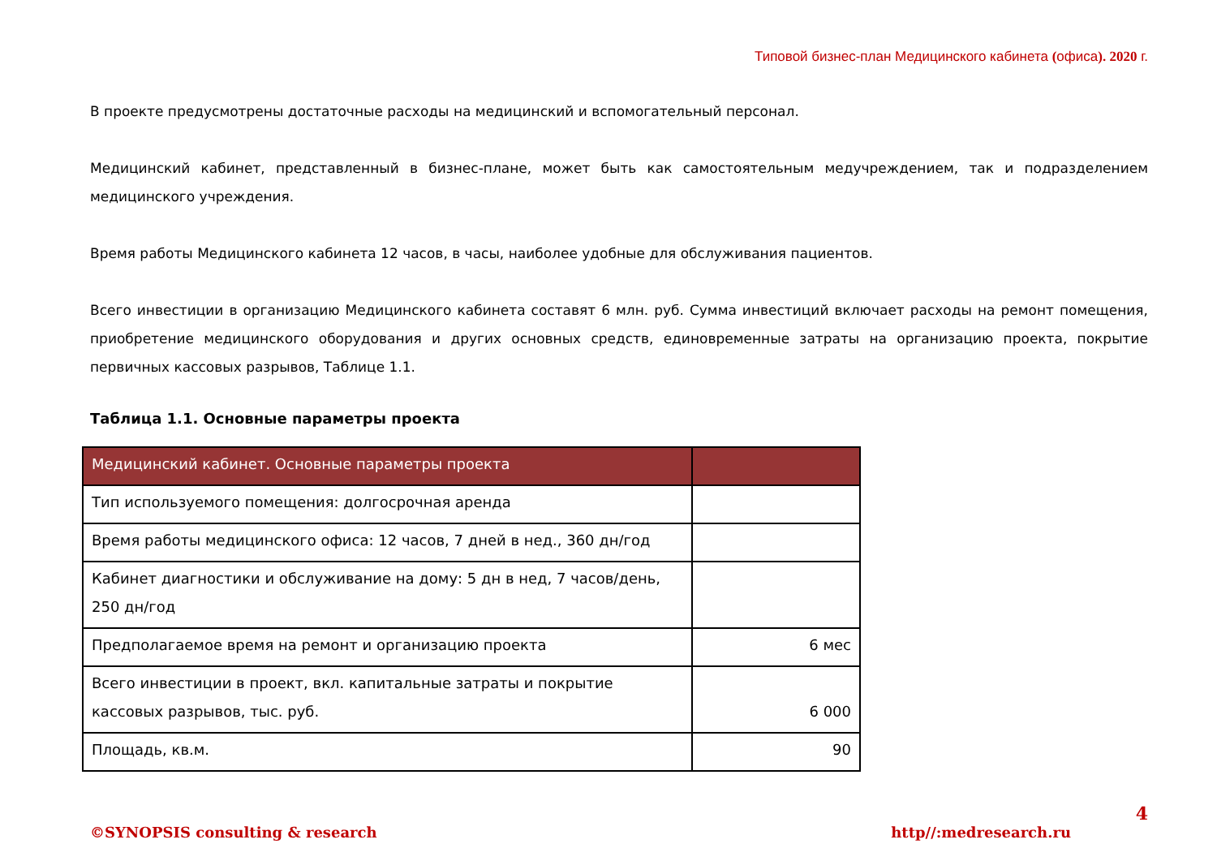Типовой бизнес-план Медицинского кабинета (офиса). 2020 г.
В проекте предусмотрены достаточные расходы на медицинский и вспомогательный персонал.
Медицинский кабинет, представленный в бизнес-плане, может быть как самостоятельным медучреждением, так и подразделением медицинского учреждения.
Время работы Медицинского кабинета 12 часов, в часы, наиболее удобные для обслуживания пациентов.
Всего инвестиции в организацию Медицинского кабинета составят 6 млн. руб. Сумма инвестиций включает расходы на ремонт помещения, приобретение медицинского оборудования и других основных средств, единовременные затраты на организацию проекта, покрытие первичных кассовых разрывов, Таблице 1.1.
Таблица 1.1. Основные параметры проекта
| Медицинский кабинет. Основные параметры проекта | |
| Тип используемого помещения: долгосрочная аренда | |
| Время работы медицинского офиса: 12 часов, 7 дней в нед., 360 дн/год | |
| Кабинет диагностики и обслуживание на дому: 5 дн в нед, 7 часов/день, 250 дн/год | |
| Предполагаемое время на ремонт и организацию проекта | 6 мес |
| Всего инвестиции в проект, вкл. капитальные затраты и покрытие кассовых разрывов, тыс. руб. | 6 000 |
| Площадь, кв.м. | 90 |
4
©SYNOPSIS consulting & research http//:medresearch.ru